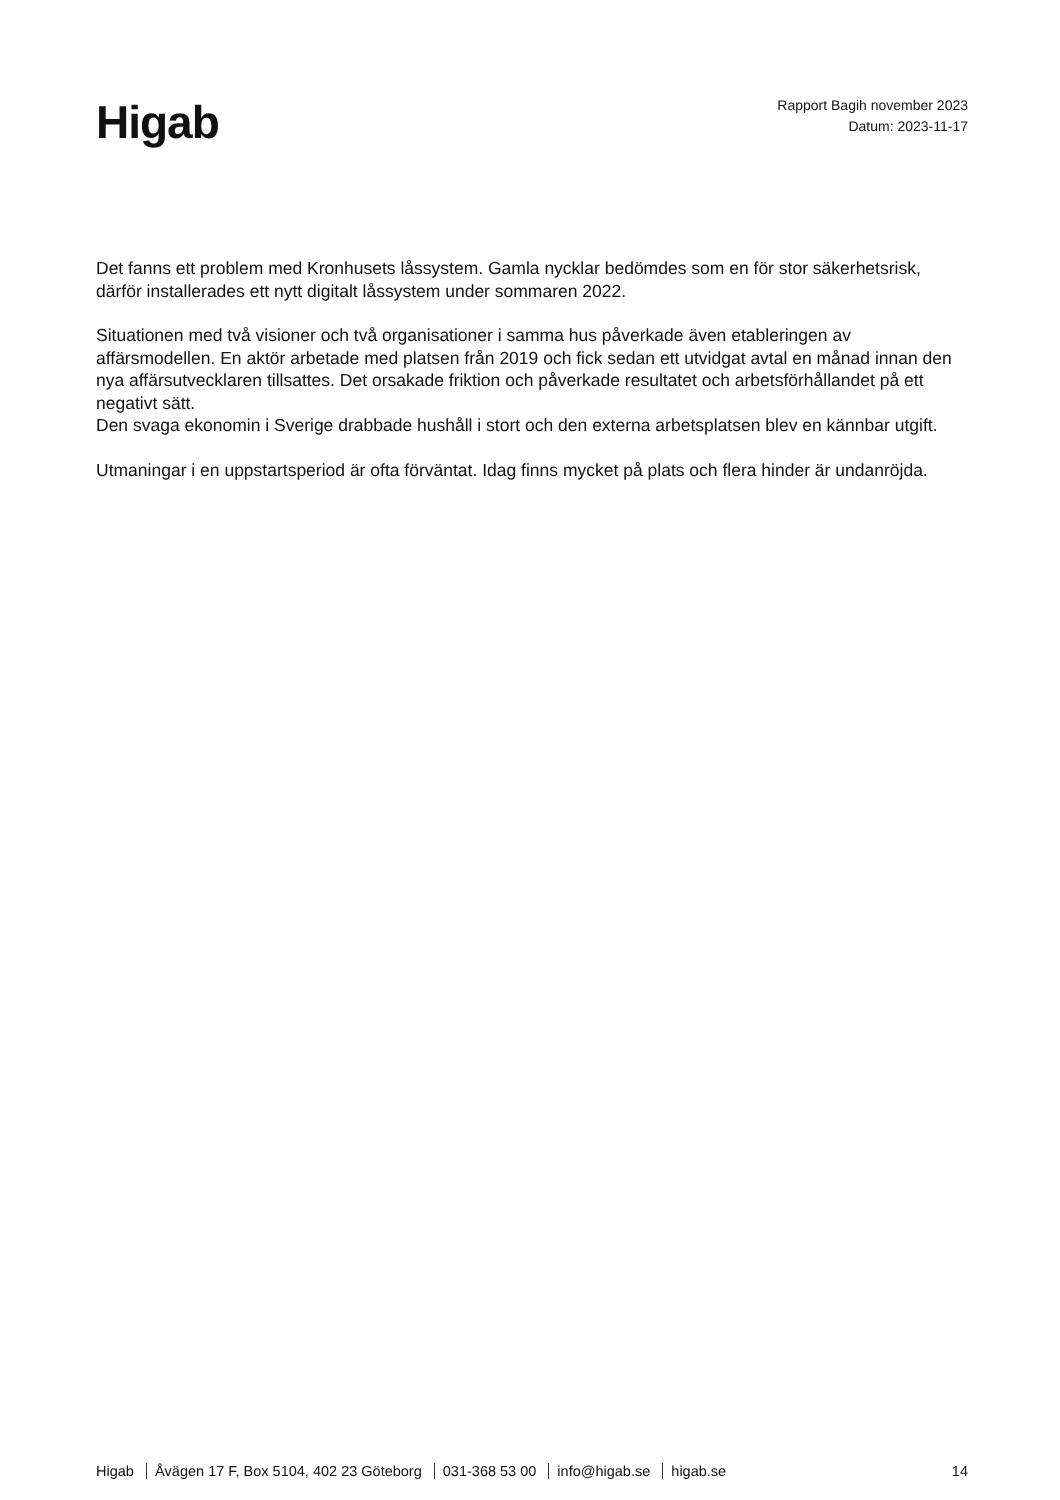Higab
Rapport Bagih november 2023
Datum: 2023-11-17
Det fanns ett problem med Kronhusets låssystem. Gamla nycklar bedömdes som en för stor säkerhetsrisk, därför installerades ett nytt digitalt låssystem under sommaren 2022.
Situationen med två visioner och två organisationer i samma hus påverkade även etableringen av affärsmodellen. En aktör arbetade med platsen från 2019 och fick sedan ett utvidgat avtal en månad innan den nya affärsutvecklaren tillsattes. Det orsakade friktion och påverkade resultatet och arbetsförhållandet på ett negativt sätt.
Den svaga ekonomin i Sverige drabbade hushåll i stort och den externa arbetsplatsen blev en kännbar utgift.
Utmaningar i en uppstartsperiod är ofta förväntat. Idag finns mycket på plats och flera hinder är undanröjda.
Higab Åvägen 17 F, Box 5104, 402 23 Göteborg 031-368 53 00 info@higab.se higab.se
14